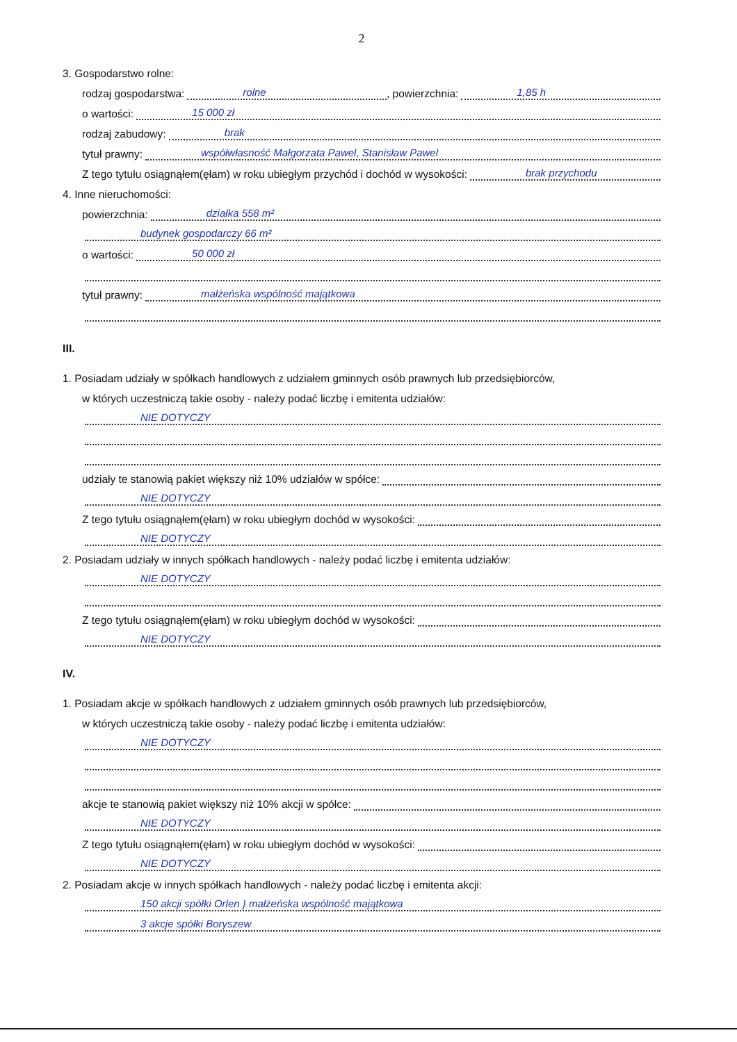2
3. Gospodarstwo rolne:
rodzaj gospodarstwa: rolne, powierzchnia: 1,85 h
o wartości: 15 000 zł
rodzaj zabudowy: brak
tytuł prawny: współwłasność Małgorzata Pawel, Stanisław Pawel
Z tego tytułu osiągnąłem(ęłam) w roku ubiegłym przychód i dochód w wysokości: brak przychodu
4. Inne nieruchomości:
powierzchnia: działka 558 m²
budynek gospodarczy 66 m²
o wartości: 50 000 zł
tytuł prawny: małżeńska wspólność majątkowa
III.
1. Posiadam udziały w spółkach handlowych z udziałem gminnych osób prawnych lub przedsiębiorców,
w których uczestniczą takie osoby - należy podać liczbę i emitenta udziałów:
NIE DOTYCZY
udziały te stanowią pakiet większy niż 10% udziałów w spółce:
NIE DOTYCZY
Z tego tytułu osiągnąłem(ęłam) w roku ubiegłym dochód w wysokości:
NIE DOTYCZY
2. Posiadam udziały w innych spółkach handlowych - należy podać liczbę i emitenta udziałów:
NIE DOTYCZY
Z tego tytułu osiągnąłem(ęłam) w roku ubiegłym dochód w wysokości:
NIE DOTYCZY
IV.
1. Posiadam akcje w spółkach handlowych z udziałem gminnych osób prawnych lub przedsiębiorców,
w których uczestniczą takie osoby - należy podać liczbę i emitenta udziałów:
NIE DOTYCZY
akcje te stanowią pakiet większy niż 10% akcji w spółce:
NIE DOTYCZY
Z tego tytułu osiągnąłem(ęłam) w roku ubiegłym dochód w wysokości:
NIE DOTYCZY
2. Posiadam akcje w innych spółkach handlowych - należy podać liczbę i emitenta akcji:
150 akcji spółki Orlen } małżeńska wspólność majątkowa
3 akcje spółki Boryszew